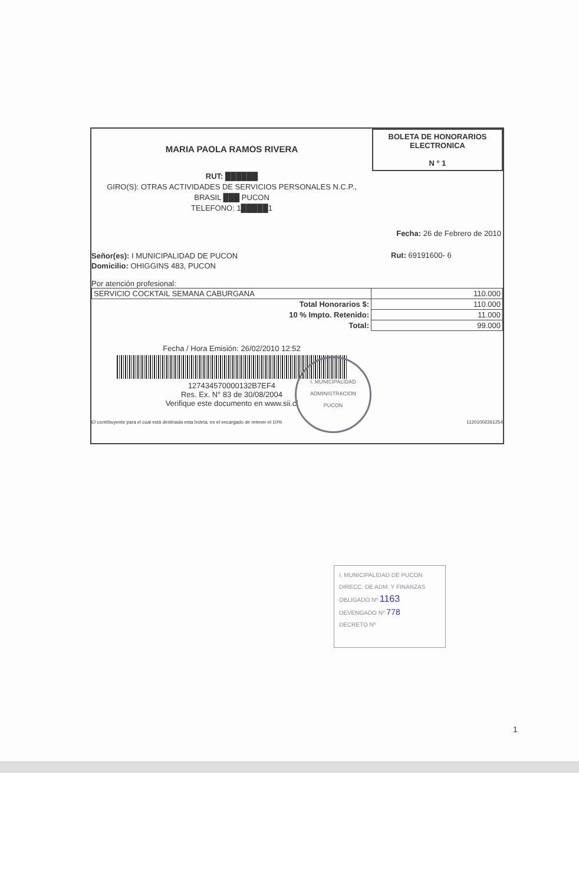MARIA PAOLA RAMOS RIVERA
BOLETA DE HONORARIOS
ELECTRONICA
N ° 1
RUT: ██████
GIRO(S): OTRAS ACTIVIDADES DE SERVICIOS PERSONALES N.C.P.,
BRASIL ███ PUCON
TELEFONO: 1█████1
Fecha: 26 de Febrero de 2010
Señor(es): I MUNICIPALIDAD DE PUCON
Domicilio: OHIGGINS 483, PUCON
Rut: 69191600- 6
Por atención profesional:
| SERVICIO COCKTAIL SEMANA CABURGANA | 110.000 |
| Total Honorarios $: | 110.000 |
| 10 % Impto. Retenido: | 11.000 |
| Total: | 99.000 |
Fecha / Hora Emisión: 26/02/2010 12:52
127434570000132B7EF4
Res. Ex. N° 83 de 30/08/2004
Verifique este documento en www.sii.cl
El contribuyente para el cual está destinada esta boleta, es el encargado de retener el 10% 11201002261254
I. MUNICIPALIDAD
ADMINISTRACION
PUCON
I. MUNICIPALIDAD DE PUCON
DIRECC. DE ADM. Y FINANZAS
OBLIGADO Nº 1163
DEVENGADO Nº 778
DECRETO Nº
1